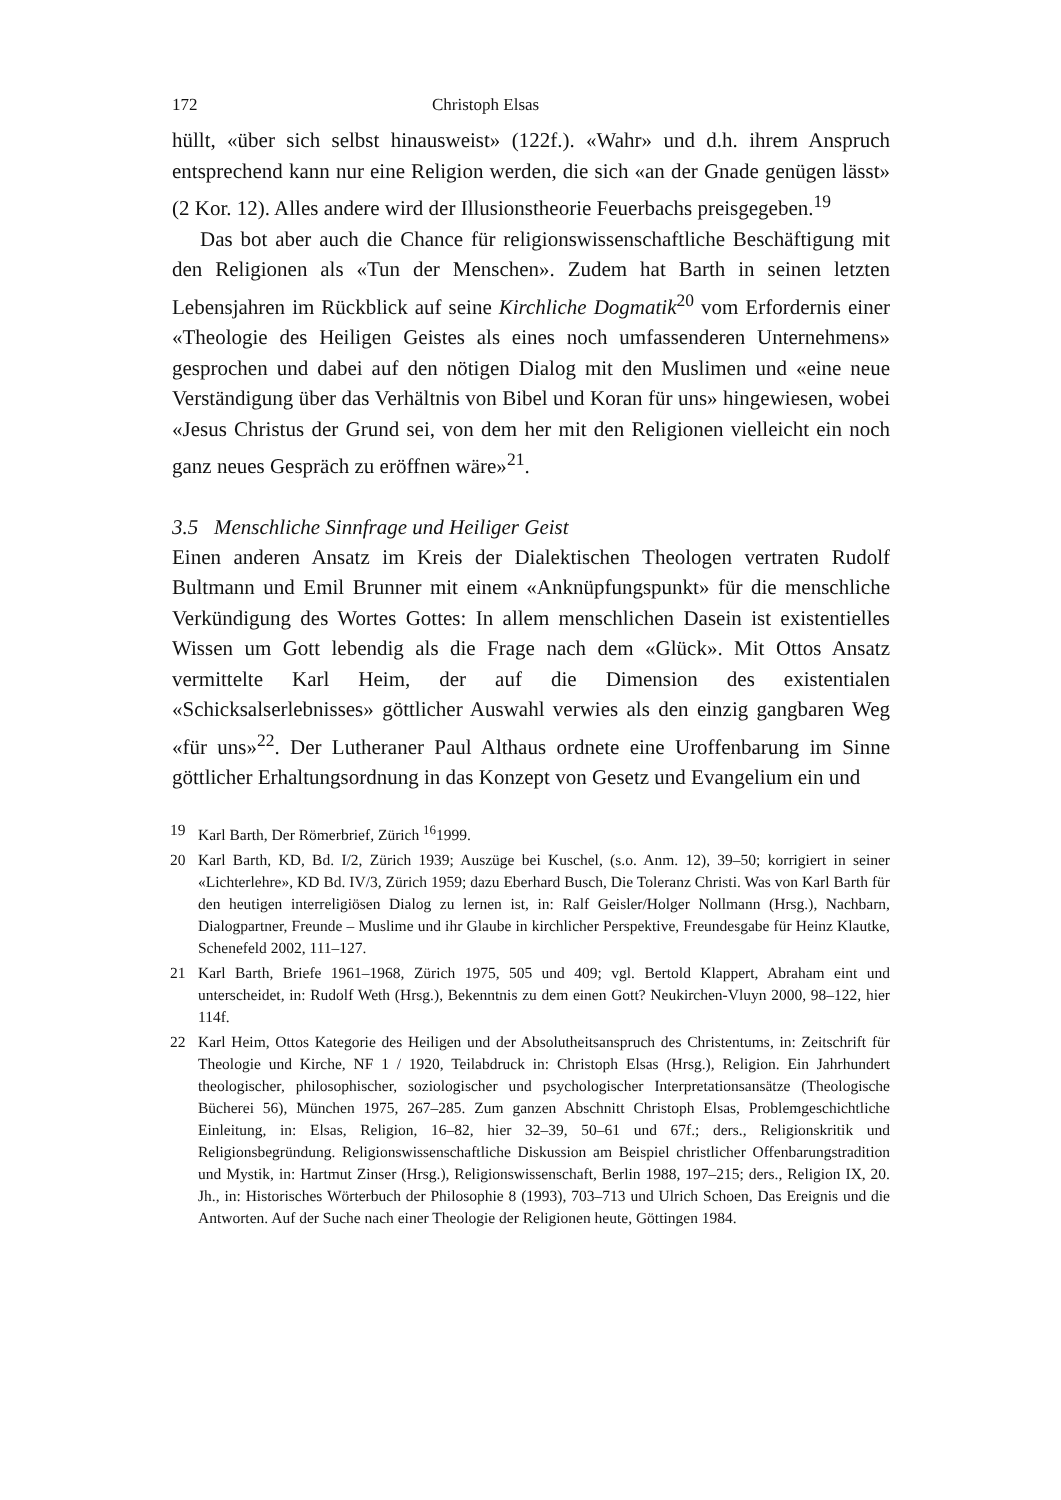172 Christoph Elsas
hüllt, «über sich selbst hinausweist» (122f.). «Wahr» und d.h. ihrem Anspruch entsprechend kann nur eine Religion werden, die sich «an der Gnade genügen lässt» (2 Kor. 12). Alles andere wird der Illusionstheorie Feuerbachs preisgegeben.<sup>19</sup>
Das bot aber auch die Chance für religionswissenschaftliche Beschäftigung mit den Religionen als «Tun der Menschen». Zudem hat Barth in seinen letzten Lebensjahren im Rückblick auf seine Kirchliche Dogmatik<sup>20</sup> vom Erfordernis einer «Theologie des Heiligen Geistes als eines noch umfassenderen Unternehmens» gesprochen und dabei auf den nötigen Dialog mit den Muslimen und «eine neue Verständigung über das Verhältnis von Bibel und Koran für uns» hingewiesen, wobei «Jesus Christus der Grund sei, von dem her mit den Religionen vielleicht ein noch ganz neues Gespräch zu eröffnen wäre»<sup>21</sup>.
3.5 Menschliche Sinnfrage und Heiliger Geist
Einen anderen Ansatz im Kreis der Dialektischen Theologen vertraten Rudolf Bultmann und Emil Brunner mit einem «Anknüpfungspunkt» für die menschliche Verkündigung des Wortes Gottes: In allem menschlichen Dasein ist existentielles Wissen um Gott lebendig als die Frage nach dem «Glück». Mit Ottos Ansatz vermittelte Karl Heim, der auf die Dimension des existentialen «Schicksalserlebnisses» göttlicher Auswahl verwies als den einzig gangbaren Weg «für uns»<sup>22</sup>. Der Lutheraner Paul Althaus ordnete eine Uroffenbarung im Sinne göttlicher Erhaltungsordnung in das Konzept von Gesetz und Evangelium ein und
19 Karl Barth, Der Römerbrief, Zürich <sup>16</sup>1999.
20 Karl Barth, KD, Bd. I/2, Zürich 1939; Auszüge bei Kuschel, (s.o. Anm. 12), 39–50; korrigiert in seiner «Lichterlehre», KD Bd. IV/3, Zürich 1959; dazu Eberhard Busch, Die Toleranz Christi. Was von Karl Barth für den heutigen interreligiösen Dialog zu lernen ist, in: Ralf Geisler/Holger Nollmann (Hrsg.), Nachbarn, Dialogpartner, Freunde – Muslime und ihr Glaube in kirchlicher Perspektive, Freundesgabe für Heinz Klautke, Schenefeld 2002, 111–127.
21 Karl Barth, Briefe 1961–1968, Zürich 1975, 505 und 409; vgl. Bertold Klappert, Abraham eint und unterscheidet, in: Rudolf Weth (Hrsg.), Bekenntnis zu dem einen Gott? Neukirchen-Vluyn 2000, 98–122, hier 114f.
22 Karl Heim, Ottos Kategorie des Heiligen und der Absolutheitsanspruch des Christentums, in: Zeitschrift für Theologie und Kirche, NF 1 / 1920, Teilabdruck in: Christoph Elsas (Hrsg.), Religion. Ein Jahrhundert theologischer, philosophischer, soziologischer und psychologischer Interpretationsansätze (Theologische Bücherei 56), München 1975, 267–285. Zum ganzen Abschnitt Christoph Elsas, Problemgeschichtliche Einleitung, in: Elsas, Religion, 16–82, hier 32–39, 50–61 und 67f.; ders., Religionskritik und Religionsbegründung. Religionswissenschaftliche Diskussion am Beispiel christlicher Offenbarungstradition und Mystik, in: Hartmut Zinser (Hrsg.), Religionswissenschaft, Berlin 1988, 197–215; ders., Religion IX, 20. Jh., in: Historisches Wörterbuch der Philosophie 8 (1993), 703–713 und Ulrich Schoen, Das Ereignis und die Antworten. Auf der Suche nach einer Theologie der Religionen heute, Göttingen 1984.